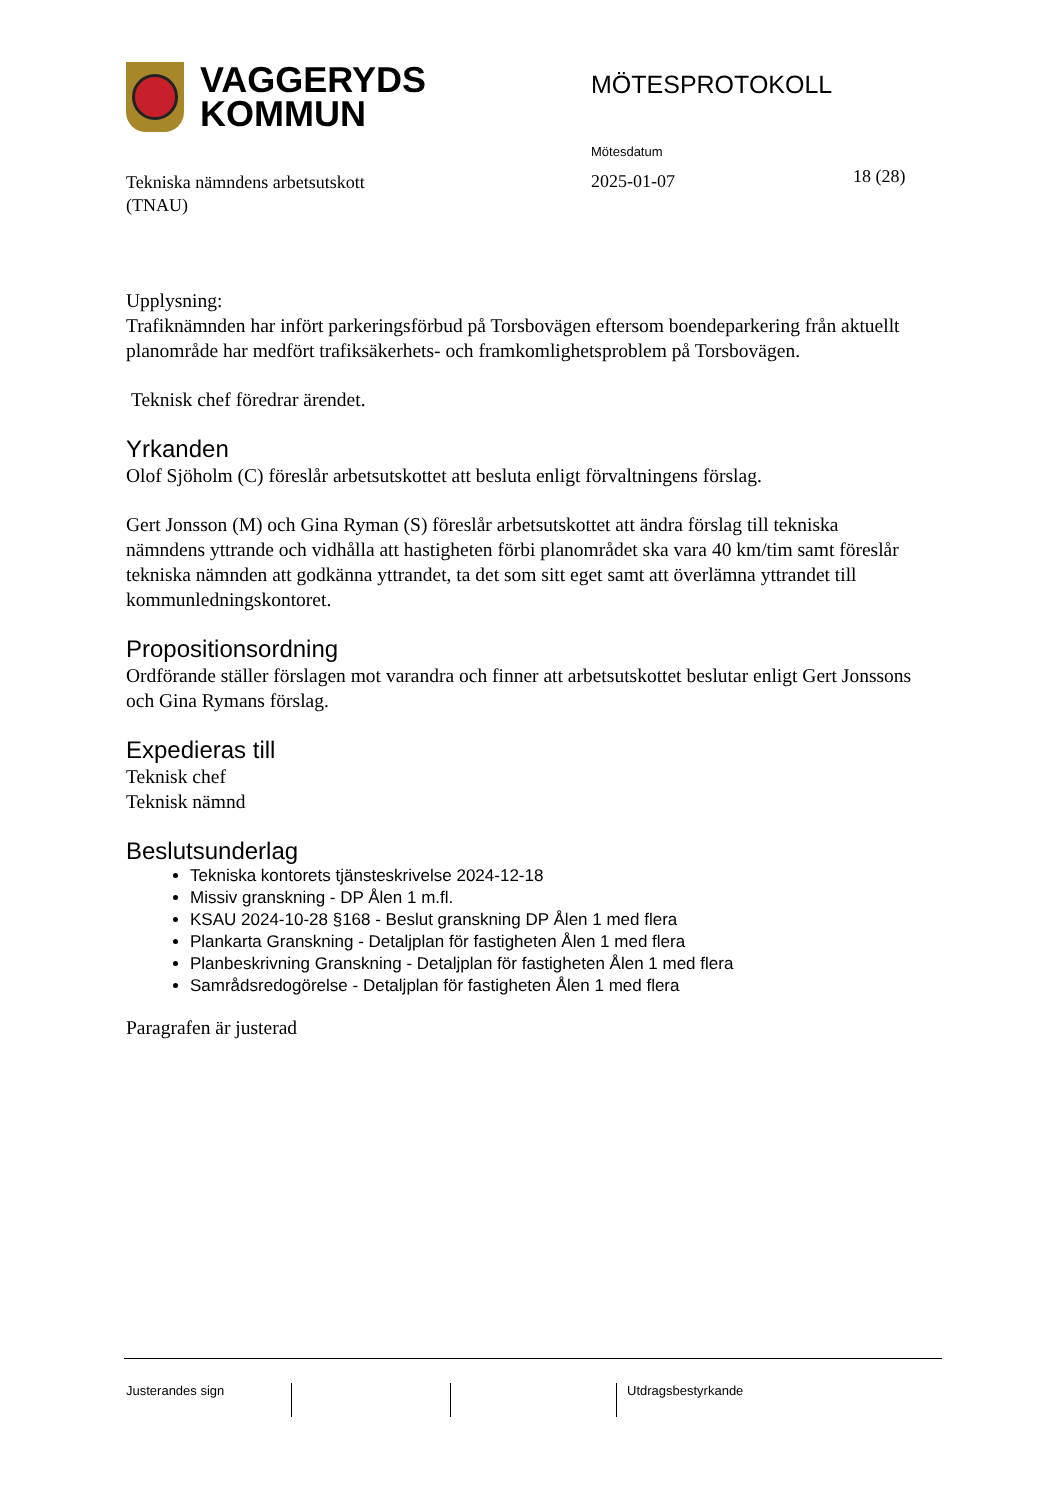VAGGERYDS
KOMMUN
MÖTESPROTOKOLL
Tekniska nämndens arbetsutskott
(TNAU)
Mötesdatum
2025-01-07
18 (28)
Upplysning:
Trafiknämnden har infört parkeringsförbud på Torsbovägen eftersom boendeparkering från aktuellt planområde har medfört trafiksäkerhets- och framkomlighetsproblem på Torsbovägen.
Teknisk chef föredrar ärendet.
Yrkanden
Olof Sjöholm (C) föreslår arbetsutskottet att besluta enligt förvaltningens förslag.
Gert Jonsson (M) och Gina Ryman (S) föreslår arbetsutskottet att ändra förslag till tekniska nämndens yttrande och vidhålla att hastigheten förbi planområdet ska vara 40 km/tim samt föreslår tekniska nämnden att godkänna yttrandet, ta det som sitt eget samt att överlämna yttrandet till kommunledningskontoret.
Propositionsordning
Ordförande ställer förslagen mot varandra och finner att arbetsutskottet beslutar enligt Gert Jonssons och Gina Rymans förslag.
Expedieras till
Teknisk chef
Teknisk nämnd
Beslutsunderlag
Tekniska kontorets tjänsteskrivelse 2024-12-18
Missiv granskning - DP Ålen 1 m.fl.
KSAU 2024-10-28 §168 - Beslut granskning DP Ålen 1 med flera
Plankarta Granskning - Detaljplan för fastigheten Ålen 1 med flera
Planbeskrivning Granskning - Detaljplan för fastigheten Ålen 1 med flera
Samrådsredogörelse - Detaljplan för fastigheten Ålen 1 med flera
Paragrafen är justerad
Justerandes sign Utdragsbestyrkande